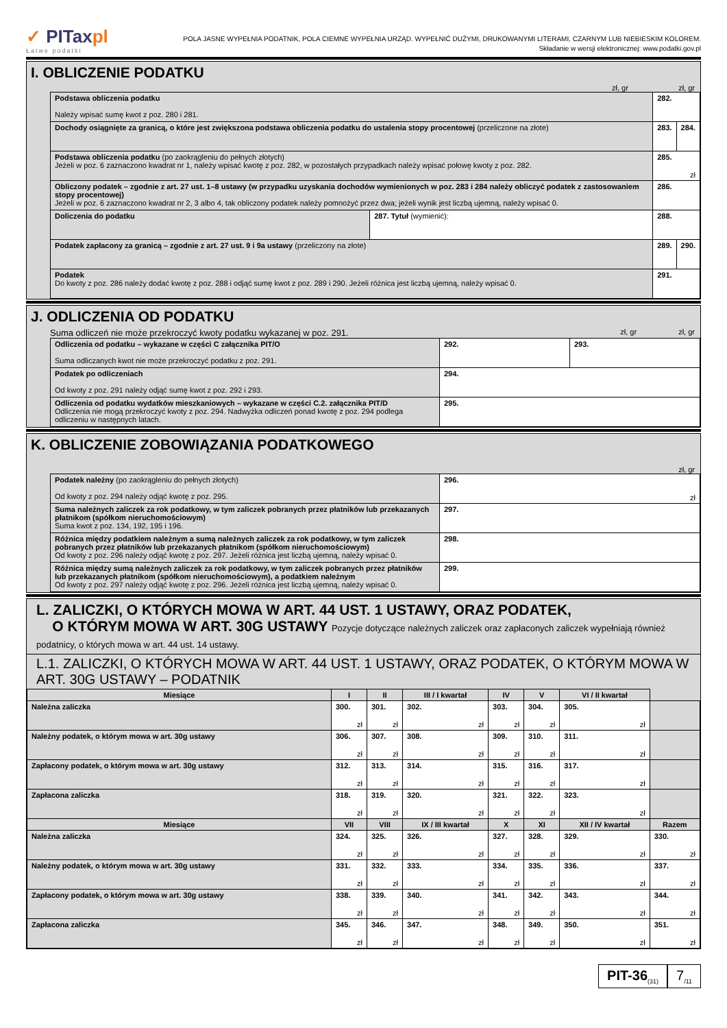✓ PITaxpl
Łatwe podatki
POLA JASNE WYPEŁNIA PODATNIK, POLA CIEMNE WYPEŁNIA URZĄD. WYPEŁNIĆ DUŻYMI, DRUKOWANYMI LITERAMI, CZARNYM LUB NIEBIESKIM KOLOREM.
Składanie w wersji elektronicznej: www.podatki.gov.pl
I. OBLICZENIE PODATKU
zł, gr zł, gr
| Podstawa obliczenia podatku Należy wpisać sumę kwot z poz. 280 i 281. | | 282. | |
| Dochody osiągnięte za granicą, o które jest zwiększona podstawa obliczenia podatku do ustalenia stopy procentowej (przeliczone na złote) | | 283. | 284. |
| Podstawa obliczenia podatku (po zaokrągleniu do pełnych złotych) Jeżeli w poz. 6 zaznaczono kwadrat nr 1, należy wpisać kwotę z poz. 282, w pozostałych przypadkach należy wpisać połowę kwoty z poz. 282. | | 285. zł | |
| Obliczony podatek – zgodnie z art. 27 ust. 1–8 ustawy (w przypadku uzyskania dochodów wymienionych w poz. 283 i 284 należy obliczyć podatek z zastosowaniem stopy procentowej) Jeżeli w poz. 6 zaznaczono kwadrat nr 2, 3 albo 4, tak obliczony podatek należy pomnożyć przez dwa; jeżeli wynik jest liczbą ujemną, należy wpisać 0. | | 286. | |
| Doliczenia do podatku | 287. Tytuł (wymienić): | 288. | |
| Podatek zapłacony za granicą – zgodnie z art. 27 ust. 9 i 9a ustawy (przeliczony na złote) | | 289. | 290. |
| Podatek Do kwoty z poz. 286 należy dodać kwotę z poz. 288 i odjąć sumę kwot z poz. 289 i 290. Jeżeli różnica jest liczbą ujemną, należy wpisać 0. | | 291. | |
J. ODLICZENIA OD PODATKU
Suma odliczeń nie może przekroczyć kwoty podatku wykazanej w poz. 291. zł, gr zł, gr
| Odliczenia od podatku – wykazane w części C załącznika PIT/O Suma odliczanych kwot nie może przekroczyć podatku z poz. 291. | 292. | 293. |
| Podatek po odliczeniach Od kwoty z poz. 291 należy odjąć sumę kwot z poz. 292 i 293. | 294. | |
| Odliczenia od podatku wydatków mieszkaniowych – wykazane w części C.2. załącznika PIT/D Odliczenia nie mogą przekroczyć kwoty z poz. 294. Nadwyżka odliczeń ponad kwotę z poz. 294 podlega odliczeniu w następnych latach. | 295. | |
K. OBLICZENIE ZOBOWIĄZANIA PODATKOWEGO
zł, gr
| Podatek należny (po zaokrągleniu do pełnych złotych) Od kwoty z poz. 294 należy odjąć kwotę z poz. 295. | 296. zł |
| Suma należnych zaliczek za rok podatkowy, w tym zaliczek pobranych przez płatników lub przekazanych płatnikom (spółkom nieruchomościowym) Suma kwot z poz. 134, 192, 195 i 196. | 297. |
| Różnica między podatkiem należnym a sumą należnych zaliczek za rok podatkowy, w tym zaliczek pobranych przez płatników lub przekazanych płatnikom (spółkom nieruchomościowym) Od kwoty z poz. 296 należy odjąć kwotę z poz. 297. Jeżeli różnica jest liczbą ujemną, należy wpisać 0. | 298. |
| Różnica między sumą należnych zaliczek za rok podatkowy, w tym zaliczek pobranych przez płatników lub przekazanych płatnikom (spółkom nieruchomościowym), a podatkiem należnym Od kwoty z poz. 297 należy odjąć kwotę z poz. 296. Jeżeli różnica jest liczbą ujemną, należy wpisać 0. | 299. |
L. ZALICZKI, O KTÓRYCH MOWA W ART. 44 UST. 1 USTAWY, ORAZ PODATEK,
O KTÓRYM MOWA W ART. 30G USTAWY Pozycje dotyczące należnych zaliczek oraz zapłaconych zaliczek wypełniają również podatnicy, o których mowa w art. 44 ust. 14 ustawy.
L.1. ZALICZKI, O KTÓRYCH MOWA W ART. 44 UST. 1 USTAWY, ORAZ PODATEK, O KTÓRYM MOWA W ART. 30G USTAWY – PODATNIK
| Miesiące | I | II | III / I kwartał | IV | V | VI / II kwartał | |
| --- | --- | --- | --- | --- | --- | --- | --- |
| Należna zaliczka | 300. zł | 301. zł | 302. zł | 303. zł | 304. zł | 305. zł | |
| Należny podatek, o którym mowa w art. 30g ustawy | 306. zł | 307. zł | 308. zł | 309. zł | 310. zł | 311. zł | |
| Zapłacony podatek, o którym mowa w art. 30g ustawy | 312. zł | 313. zł | 314. zł | 315. zł | 316. zł | 317. zł | |
| Zapłacona zaliczka | 318. zł | 319. zł | 320. zł | 321. zł | 322. zł | 323. zł | |
| Miesiące | VII | VIII | IX / III kwartał | X | XI | XII / IV kwartał | Razem |
| Należna zaliczka | 324. zł | 325. zł | 326. zł | 327. zł | 328. zł | 329. zł | 330. zł |
| Należny podatek, o którym mowa w art. 30g ustawy | 331. zł | 332. zł | 333. zł | 334. zł | 335. zł | 336. zł | 337. zł |
| Zapłacony podatek, o którym mowa w art. 30g ustawy | 338. zł | 339. zł | 340. zł | 341. zł | 342. zł | 343. zł | 344. zł |
| Zapłacona zaliczka | 345. zł | 346. zł | 347. zł | 348. zł | 349. zł | 350. zł | 351. zł |
PIT-36<sub>(31)</sub>
7<sub>/11</sub>